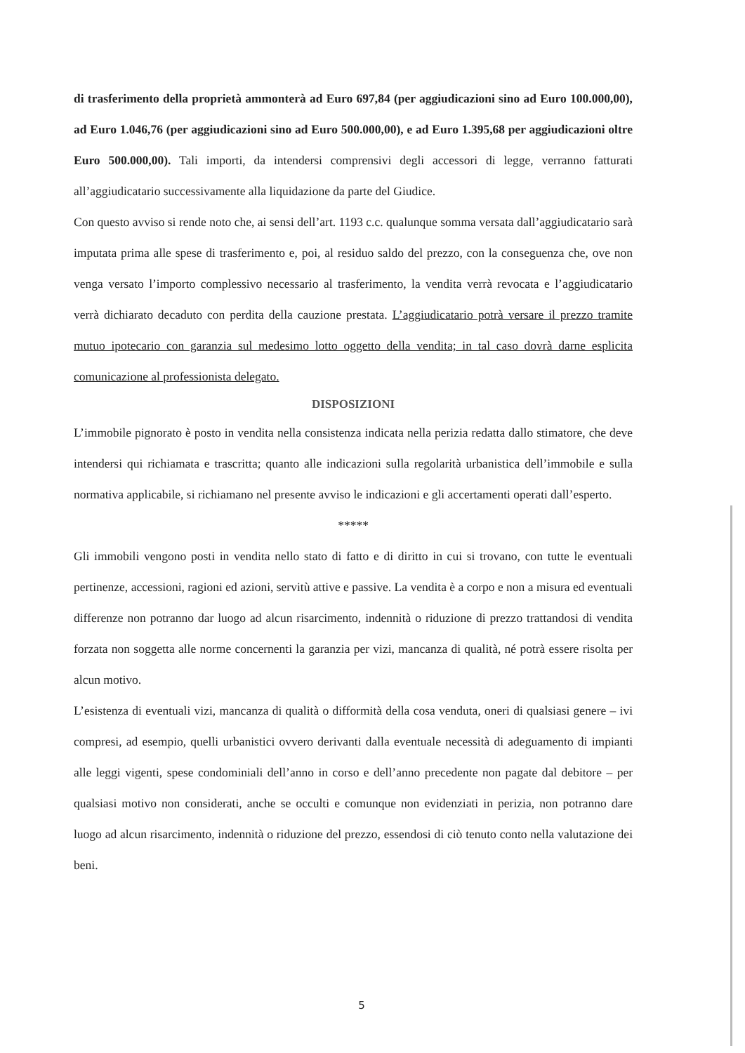di trasferimento della proprietà ammonterà ad Euro 697,84 (per aggiudicazioni sino ad Euro 100.000,00), ad Euro 1.046,76 (per aggiudicazioni sino ad Euro 500.000,00), e ad Euro 1.395,68 per aggiudicazioni oltre Euro 500.000,00). Tali importi, da intendersi comprensivi degli accessori di legge, verranno fatturati all’aggiudicatario successivamente alla liquidazione da parte del Giudice.
Con questo avviso si rende noto che, ai sensi dell’art. 1193 c.c. qualunque somma versata dall’aggiudicatario sarà imputata prima alle spese di trasferimento e, poi, al residuo saldo del prezzo, con la conseguenza che, ove non venga versato l’importo complessivo necessario al trasferimento, la vendita verrà revocata e l’aggiudicatario verrà dichiarato decaduto con perdita della cauzione prestata. L’aggiudicatario potrà versare il prezzo tramite mutuo ipotecario con garanzia sul medesimo lotto oggetto della vendita; in tal caso dovrà darne esplicita comunicazione al professionista delegato.
DISPOSIZIONI
L’immobile pignorato è posto in vendita nella consistenza indicata nella perizia redatta dallo stimatore, che deve intendersi qui richiamata e trascritta; quanto alle indicazioni sulla regolarità urbanistica dell’immobile e sulla normativa applicabile, si richiamano nel presente avviso le indicazioni e gli accertamenti operati dall’esperto.
*****
Gli immobili vengono posti in vendita nello stato di fatto e di diritto in cui si trovano, con tutte le eventuali pertinenze, accessioni, ragioni ed azioni, servitù attive e passive. La vendita è a corpo e non a misura ed eventuali differenze non potranno dar luogo ad alcun risarcimento, indennità o riduzione di prezzo trattandosi di vendita forzata non soggetta alle norme concernenti la garanzia per vizi, mancanza di qualità, né potrà essere risolta per alcun motivo.
L’esistenza di eventuali vizi, mancanza di qualità o difformità della cosa venduta, oneri di qualsiasi genere – ivi compresi, ad esempio, quelli urbanistici ovvero derivanti dalla eventuale necessità di adeguamento di impianti alle leggi vigenti, spese condominiali dell’anno in corso e dell’anno precedente non pagate dal debitore – per qualsiasi motivo non considerati, anche se occulti e comunque non evidenziati in perizia, non potranno dare luogo ad alcun risarcimento, indennità o riduzione del prezzo, essendosi di ciò tenuto conto nella valutazione dei beni.
5